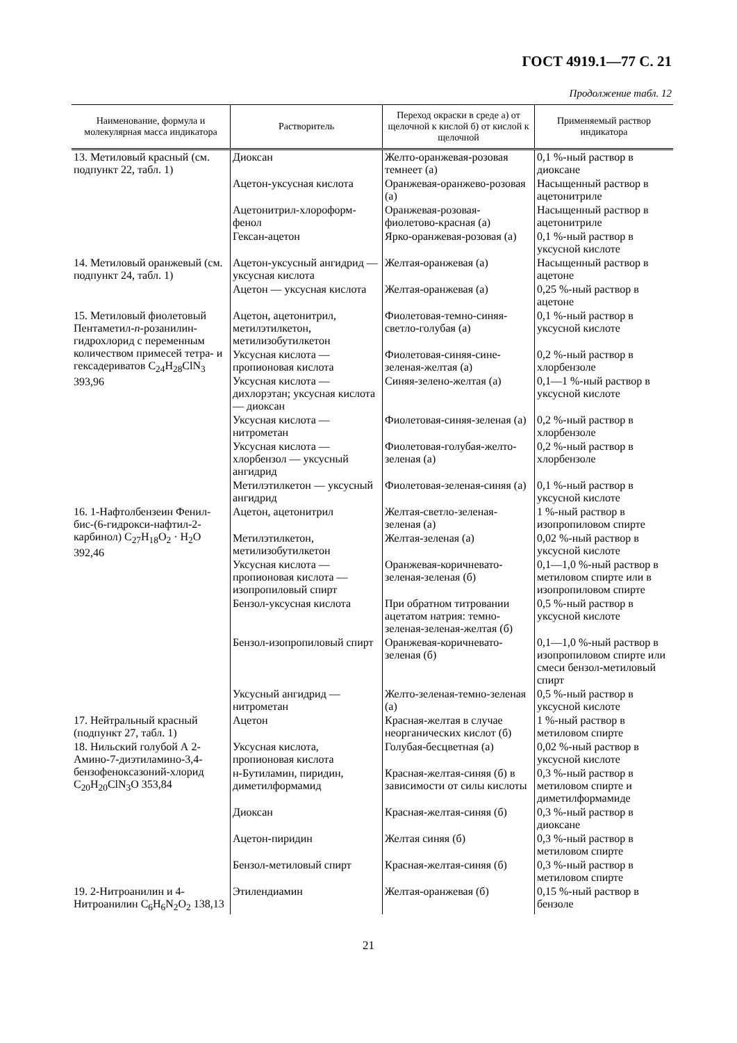ГОСТ 4919.1—77 С. 21
Продолжение табл. 12
| Наименование, формула и молекулярная масса индикатора | Растворитель | Переход окраски в среде а) от щелочной к кислой б) от кислой к щелочной | Применяемый раствор индикатора |
| --- | --- | --- | --- |
| 13. Метиловый красный (см. подпункт 22, табл. 1) | Диоксан | Желто-оранжевая-розовая темнеет (а) | 0,1 %-ный раствор в диоксане |
| | Ацетон-уксусная кислота | Оранжевая-оранжево-розовая (а) | Насыщенный раствор в ацетонитриле |
| | Ацетонитрил-хлороформ-фенол | Оранжевая-розовая-фиолетово-красная (а) | Насыщенный раствор в ацетонитриле |
| | Гексан-ацетон | Ярко-оранжевая-розовая (а) | 0,1 %-ный раствор в уксусной кислоте |
| 14. Метиловый оранжевый (см. подпункт 24, табл. 1) | Ацетон-уксусный ангидрид — уксусная кислота | Желтая-оранжевая (а) | Насыщенный раствор в ацетоне |
| | Ацетон — уксусная кислота | Желтая-оранжевая (а) | 0,25 %-ный раствор в ацетоне |
| 15. Метиловый фиолетовый Пентаметил- n -розанилин-гидрохлорид с переменным количеством примесей тетра- и гексадериватов C<sub>24</sub>H<sub>28</sub>ClN<sub>3</sub> 393,96 | Ацетон, ацетонитрил, метилэтилкетон, метилизобутилкетон | Фиолетовая-темно-синяя- светло-голубая (а) | 0,1 %-ный раствор в уксусной кислоте |
| | Уксусная кислота — пропионовая кислота | Фиолетовая-синяя-сине-зеленая-желтая (а) | 0,2 %-ный раствор в хлорбензоле |
| | Уксусная кислота — дихлорэтан; уксусная кислота — диоксан | Синяя-зелено-желтая (а) | 0,1—1 %-ный раствор в уксусной кислоте |
| | Уксусная кислота — нитрометан | Фиолетовая-синяя-зеленая (а) | 0,2 %-ный раствор в хлорбензоле |
| | Уксусная кислота — хлорбензол — уксусный ангидрид | Фиолетовая-голубая-желто-зеленая (а) | 0,2 %-ный раствор в хлорбензоле |
| | Метилэтилкетон — уксусный ангидрид | Фиолетовая-зеленая-синяя (а) | 0,1 %-ный раствор в уксусной кислоте |
| 16. 1-Нафтолбензеин Фенил-бис-(6-гидрокси-нафтил-2-карбинол) C<sub>27</sub>H<sub>18</sub>O<sub>2</sub> · H<sub>2</sub>O 392,46 | Ацетон, ацетонитрил | Желтая-светло-зеленая-зеленая (а) | 1 %-ный раствор в изопропиловом спирте |
| | Метилэтилкетон, метилизобутилкетон | Желтая-зеленая (а) | 0,02 %-ный раствор в уксусной кислоте |
| | Уксусная кислота — пропионовая кислота — изопропиловый спирт | Оранжевая-коричневато-зеленая-зеленая (б) | 0,1—1,0 %-ный раствор в метиловом спирте или в изопропиловом спирте |
| | Бензол-уксусная кислота | При обратном титровании ацетатом натрия: темно-зеленая-зеленая-желтая (б) | 0,5 %-ный раствор в уксусной кислоте |
| | Бензол-изопропиловый спирт | Оранжевая-коричневато-зеленая (б) | 0,1—1,0 %-ный раствор в изопропиловом спирте или смеси бензол-метиловый спирт |
| | Уксусный ангидрид — нитрометан | Желто-зеленая-темно-зеленая (а) | 0,5 %-ный раствор в уксусной кислоте |
| 17. Нейтральный красный (подпункт 27, табл. 1) | Ацетон | Красная-желтая в случае неорганических кислот (б) | 1 %-ный раствор в метиловом спирте |
| 18. Нильский голубой А 2-Амино-7-диэтиламино-3,4-бензофеноксазоний-хлорид C<sub>20</sub>H<sub>20</sub>ClN<sub>3</sub>O 353,84 | Уксусная кислота, пропионовая кислота | Голубая-бесцветная (а) | 0,02 %-ный раствор в уксусной кислоте |
| | н-Бутиламин, пиридин, диметилформамид | Красная-желтая-синяя (б) в зависимости от силы кислоты | 0,3 %-ный раствор в метиловом спирте и диметилформамиде |
| | Диоксан | Красная-желтая-синяя (б) | 0,3 %-ный раствор в диоксане |
| | Ацетон-пиридин | Желтая синяя (б) | 0,3 %-ный раствор в метиловом спирте |
| | Бензол-метиловый спирт | Красная-желтая-синяя (б) | 0,3 %-ный раствор в метиловом спирте |
| 19. 2-Нитроанилин и 4-Нитроанилин C<sub>6</sub>H<sub>6</sub>N<sub>2</sub>O<sub>2</sub> 138,13 | Этилендиамин | Желтая-оранжевая (б) | 0,15 %-ный раствор в бензоле |
21